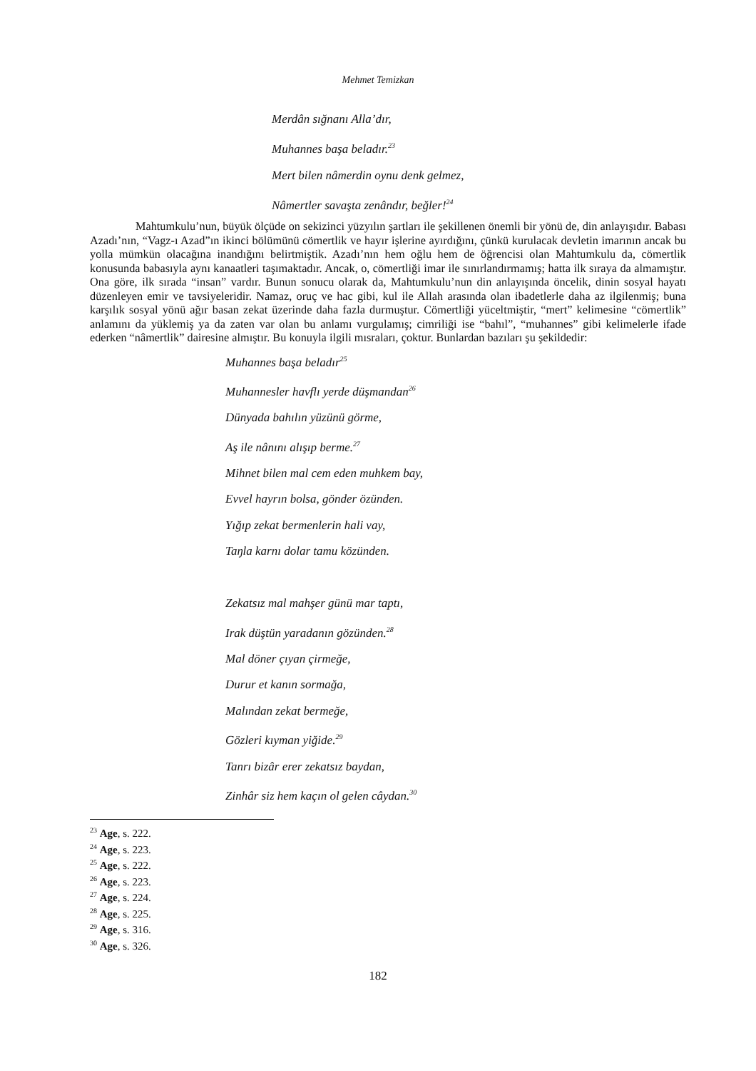Mehmet Temizkan
Merdân sığnanı Alla’dır,
Muhannes başa beladır.<sup>23</sup>
Mert bilen nâmerdin oynu denk gelmez,
Nâmertler savaşta zenândır, beğler!<sup>24</sup>
Mahtumkulu’nun, büyük ölçüde on sekizinci yüzyılın şartları ile şekillenen önemli bir yönü de, din anlayışıdır. Babası Azadı’nın, “Vagz-ı Azad”ın ikinci bölümünü cömertlik ve hayır işlerine ayırdığını, çünkü kurulacak devletin imarının ancak bu yolla mümkün olacağına inandığını belirtmiştik. Azadı’nın hem oğlu hem de öğrencisi olan Mahtumkulu da, cömertlik konusunda babasıyla aynı kanaatleri taşımaktadır. Ancak, o, cömertliği imar ile sınırlandırmamış; hatta ilk sıraya da almamıştır. Ona göre, ilk sırada “insan” vardır. Bunun sonucu olarak da, Mahtumkulu’nun din anlayışında öncelik, dinin sosyal hayatı düzenleyen emir ve tavsiyeleridir. Namaz, oruç ve hac gibi, kul ile Allah arasında olan ibadetlerle daha az ilgilenmiş; buna karşılık sosyal yönü ağır basan zekat üzerinde daha fazla durmuştur. Cömertliği yüceltmiştir, “mert” kelimesine “cömertlik” anlamını da yüklemiş ya da zaten var olan bu anlamı vurgulamış; cimriliği ise “bahıl”, “muhannes” gibi kelimelerle ifade ederken “nâmertlik” dairesine almıştır. Bu konuyla ilgili mısraları, çoktur. Bunlardan bazıları şu şekildedir:
Muhannes başa beladır<sup>25</sup>
Muhannesler havflı yerde düşmandan<sup>26</sup>
Dünyada bahılın yüzünü görme,
Aş ile nânını alışıp berme.<sup>27</sup>
Mihnet bilen mal cem eden muhkem bay,
Evvel hayrın bolsa, gönder özünden.
Yığıp zekat bermenlerin hali vay,
Taŋla karnı dolar tamu közünden.
Zekatsız mal mahşer günü mar taptı,
Irak düştün yaradanın gözünden.<sup>28</sup>
Mal döner çıyan çirmeğe,
Durur et kanın sormağa,
Malından zekat bermeğe,
Gözleri kıyman yiğide.<sup>29</sup>
Tanrı bizâr erer zekatsız baydan,
Zinhâr siz hem kaçın ol gelen câydan.<sup>30</sup>
<sup>23</sup> Age, s. 222.
<sup>24</sup> Age, s. 223.
<sup>25</sup> Age, s. 222.
<sup>26</sup> Age, s. 223.
<sup>27</sup> Age, s. 224.
<sup>28</sup> Age, s. 225.
<sup>29</sup> Age, s. 316.
<sup>30</sup> Age, s. 326.
182